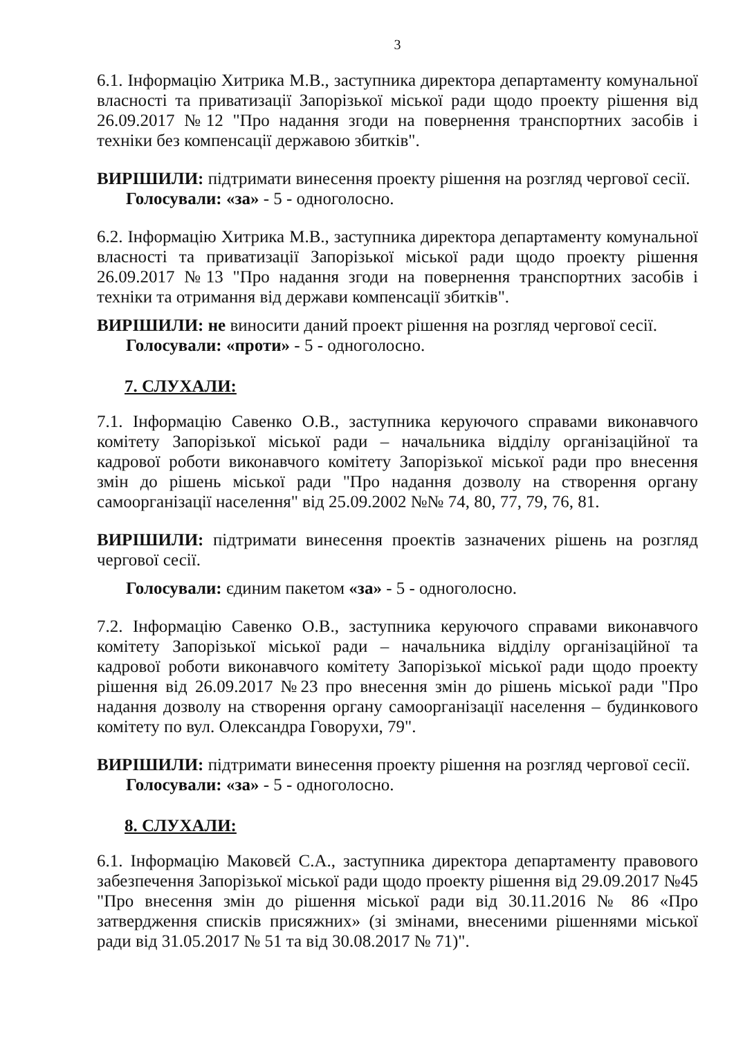3
6.1. Інформацію Хитрика М.В., заступника директора департаменту комунальної власності та приватизації Запорізької міської ради щодо проекту рішення від 26.09.2017 №12 "Про надання згоди на повернення транспортних засобів і техніки без компенсації державою збитків".
ВИРІШИЛИ: підтримати винесення проекту рішення на розгляд чергової сесії.
Голосували: «за» - 5 - одноголосно.
6.2. Інформацію Хитрика М.В., заступника директора департаменту комунальної власності та приватизації Запорізької міської ради щодо проекту рішення 26.09.2017 №13 "Про надання згоди на повернення транспортних засобів і техніки та отримання від держави компенсації збитків".
ВИРІШИЛИ: не виносити даний проект рішення на розгляд чергової сесії.
Голосували: «проти» - 5 - одноголосно.
7. СЛУХАЛИ:
7.1. Інформацію Савенко О.В., заступника керуючого справами виконавчого комітету Запорізької міської ради – начальника відділу організаційної та кадрової роботи виконавчого комітету Запорізької міської ради про внесення змін до рішень міської ради "Про надання дозволу на створення органу самоорганізації населення" від 25.09.2002 №№ 74, 80, 77, 79, 76, 81.
ВИРІШИЛИ: підтримати винесення проектів зазначених рішень на розгляд чергової сесії.
Голосували: єдиним пакетом «за» - 5 - одноголосно.
7.2. Інформацію Савенко О.В., заступника керуючого справами виконавчого комітету Запорізької міської ради – начальника відділу організаційної та кадрової роботи виконавчого комітету Запорізької міської ради щодо проекту рішення від 26.09.2017 №23 про внесення змін до рішень міської ради "Про надання дозволу на створення органу самоорганізації населення – будинкового комітету по вул. Олександра Говорухи, 79".
ВИРІШИЛИ: підтримати винесення проекту рішення на розгляд чергової сесії.
Голосували: «за» - 5 - одноголосно.
8. СЛУХАЛИ:
6.1. Інформацію Маковєй С.А., заступника директора департаменту правового забезпечення Запорізької міської ради щодо проекту рішення від 29.09.2017 №45 "Про внесення змін до рішення міської ради від 30.11.2016 № 86 «Про затвердження списків присяжних» (зі змінами, внесеними рішеннями міської ради від 31.05.2017 № 51 та від 30.08.2017 № 71)".